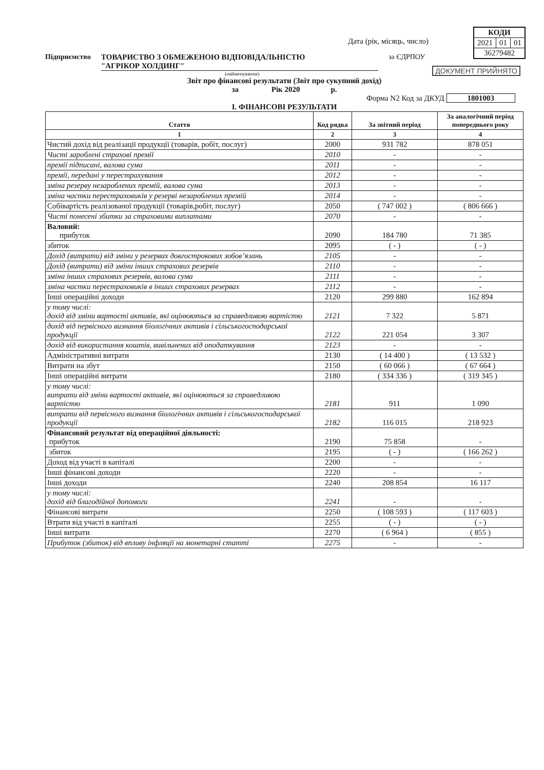| КОДИ | | |
| 2021 | 01 | 01 |
| 36279482 | | |
ДОКУМЕНТ ПРИЙНЯТО
Дата (рік, місяць, число)
Підприємство ТОВАРИСТВО З ОБМЕЖЕНОЮ ВІДПОВІДАЛЬНІСТЮ
"АГРІКОР ХОЛДИНГ" за ЄДРПОУ
(найменування)
Звіт про фінансові результати (Звіт про сукупний дохід)
за Рік 2020 р.
Форма N2 Код за ДКУД 1801003
І. ФІНАНСОВІ РЕЗУЛЬТАТИ
| Стаття | Код рядка | За звітний період | За аналогічний період попереднього року |
| --- | --- | --- | --- |
| 1 | 2 | 3 | 4 |
| Чистий дохід від реалізації продукції (товарів, робіт, послуг) | 2000 | 931 782 | 878 051 |
| Чисті зароблені страхові премії | 2010 | - | - |
| премії підписані, валова сума | 2011 | - | - |
| премії, передані у перестрахування | 2012 | - | - |
| зміна резерву незароблених премій, валова сума | 2013 | - | - |
| зміна частки перестраховиків у резерві незароблених премій | 2014 | - | - |
| Собівартість реалізованої продукції (товарів,робіт, послуг) | 2050 | ( 747 002 ) | ( 806 666 ) |
| Чисті понесені збитки за страховими виплатами | 2070 | - | - |
| Валовий: прибуток | 2090 | 184 780 | 71 385 |
| збиток | 2095 | ( - ) | ( - ) |
| Дохід (витрати) від зміни у резервах довгострокових зобов’язань | 2105 | - | - |
| Дохід (витрати) від зміни інших страхових резервів | 2110 | - | - |
| зміна інших страхових резервів, валова сума | 2111 | - | - |
| зміна частки перестраховиків в інших страхових резервах | 2112 | - | - |
| Інші операційні доходи | 2120 | 299 880 | 162 894 |
| у тому числі: дохід від зміни вартості активів, які оцінюються за справедливою вартістю | 2121 | 7 322 | 5 871 |
| дохід від первісного визнання біологічних активів і сільськогосподарської продукції | 2122 | 221 054 | 3 307 |
| дохід від використання коштів, вивільнених від оподаткування | 2123 | - | - |
| Адміністративні витрати | 2130 | ( 14 400 ) | ( 13 532 ) |
| Витрати на збут | 2150 | ( 60 066 ) | ( 67 664 ) |
| Інші операційні витрати | 2180 | ( 334 336 ) | ( 319 345 ) |
| у тому числі: витрати від зміни вартості активів, які оцінюються за справедливою вартістю | 2181 | 911 | 1 090 |
| витрати від первісного визнання біологічних активів і сільськогосподарської продукції | 2182 | 116 015 | 218 923 |
| Фінансовий результат від операційної діяльності: прибуток | 2190 | 75 858 | - |
| збиток | 2195 | ( - ) | ( 166 262 ) |
| Доход від участі в капіталі | 2200 | - | - |
| Інші фінансові доходи | 2220 | - | - |
| Інші доходи | 2240 | 208 854 | 16 117 |
| у тому числі: дохід від благодійної допомоги | 2241 | - | - |
| Фінансові витрати | 2250 | ( 108 593 ) | ( 117 603 ) |
| Втрати від участі в капіталі | 2255 | ( - ) | ( - ) |
| Інші витрати | 2270 | ( 6 964 ) | ( 855 ) |
| Прибуток (збиток) від впливу інфляції на монетарні статті | 2275 | - | - |